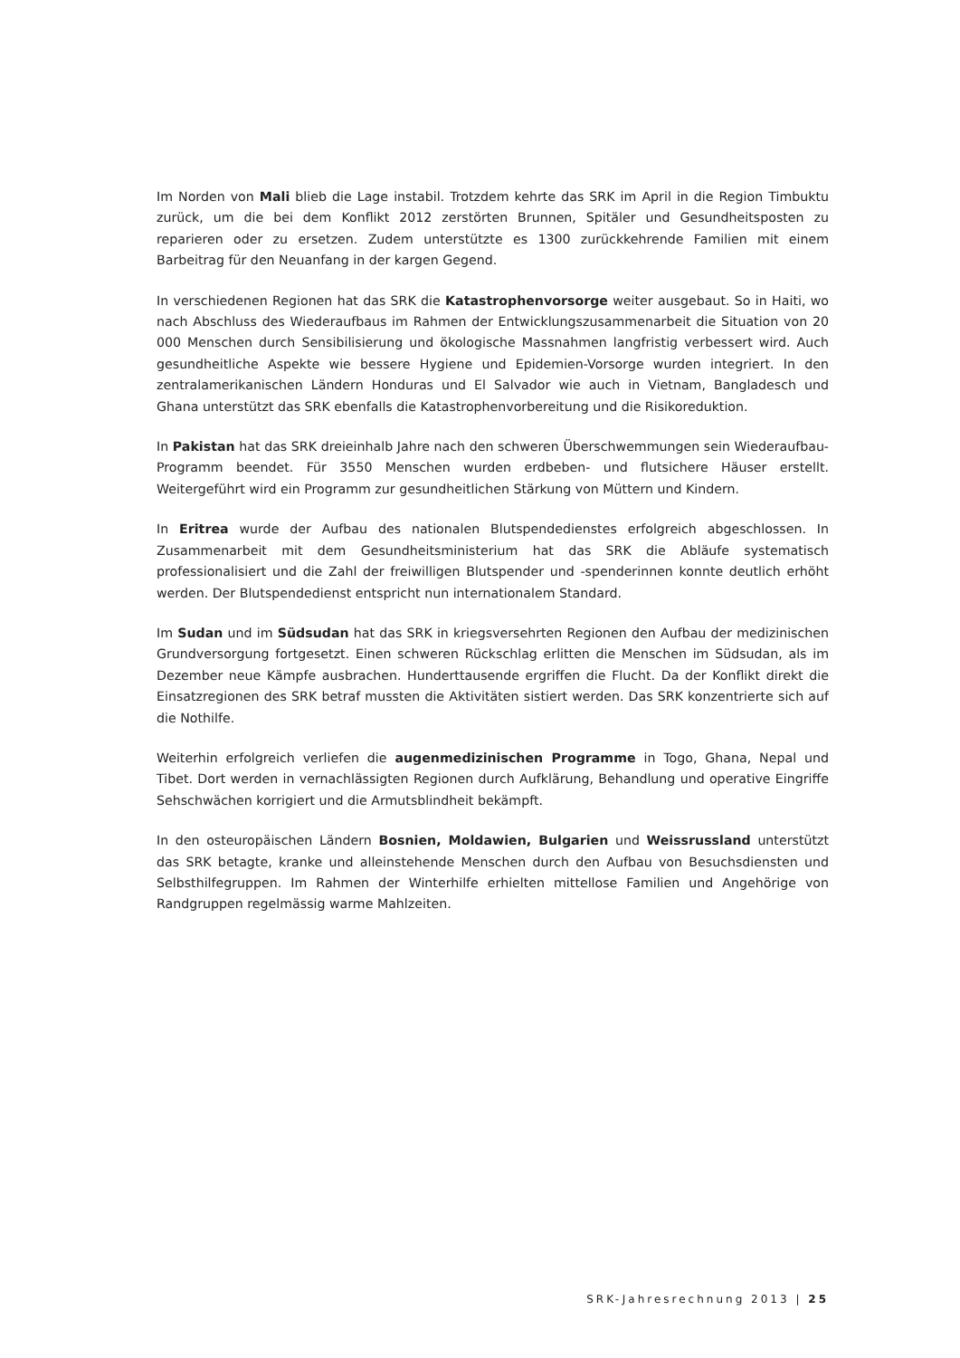Im Norden von Mali blieb die Lage instabil. Trotzdem kehrte das SRK im April in die Region Timbuktu zurück, um die bei dem Konflikt 2012 zerstörten Brunnen, Spitäler und Gesundheitsposten zu reparieren oder zu ersetzen. Zudem unterstützte es 1300 zurückkehrende Familien mit einem Barbeitrag für den Neuanfang in der kargen Gegend.
In verschiedenen Regionen hat das SRK die Katastrophenvorsorge weiter ausgebaut. So in Haiti, wo nach Abschluss des Wiederaufbaus im Rahmen der Entwicklungszusammenarbeit die Situation von 20 000 Menschen durch Sensibilisierung und ökologische Massnahmen langfristig verbessert wird. Auch gesundheitliche Aspekte wie bessere Hygiene und Epidemien-Vorsorge wurden integriert. In den zentralamerikanischen Ländern Honduras und El Salvador wie auch in Vietnam, Bangladesch und Ghana unterstützt das SRK ebenfalls die Katastrophenvorbereitung und die Risikoreduktion.
In Pakistan hat das SRK dreieinhalb Jahre nach den schweren Überschwemmungen sein Wiederaufbau-Programm beendet. Für 3550 Menschen wurden erdbeben- und flutsichere Häuser erstellt. Weitergeführt wird ein Programm zur gesundheitlichen Stärkung von Müttern und Kindern.
In Eritrea wurde der Aufbau des nationalen Blutspendedienstes erfolgreich abgeschlossen. In Zusammenarbeit mit dem Gesundheitsministerium hat das SRK die Abläufe systematisch professionalisiert und die Zahl der freiwilligen Blutspender und -spenderinnen konnte deutlich erhöht werden. Der Blutspendedienst entspricht nun internationalem Standard.
Im Sudan und im Südsudan hat das SRK in kriegsversehrten Regionen den Aufbau der medizinischen Grundversorgung fortgesetzt. Einen schweren Rückschlag erlitten die Menschen im Südsudan, als im Dezember neue Kämpfe ausbrachen. Hunderttausende ergriffen die Flucht. Da der Konflikt direkt die Einsatzregionen des SRK betraf mussten die Aktivitäten sistiert werden. Das SRK konzentrierte sich auf die Nothilfe.
Weiterhin erfolgreich verliefen die augenmedizinischen Programme in Togo, Ghana, Nepal und Tibet. Dort werden in vernachlässigten Regionen durch Aufklärung, Behandlung und operative Eingriffe Sehschwächen korrigiert und die Armutsblindheit bekämpft.
In den osteuropäischen Ländern Bosnien, Moldawien, Bulgarien und Weissrussland unterstützt das SRK betagte, kranke und alleinstehende Menschen durch den Aufbau von Besuchsdiensten und Selbsthilfegruppen. Im Rahmen der Winterhilfe erhielten mittellose Familien und Angehörige von Randgruppen regelmässig warme Mahlzeiten.
SRK-Jahresrechnung 2013 | 25